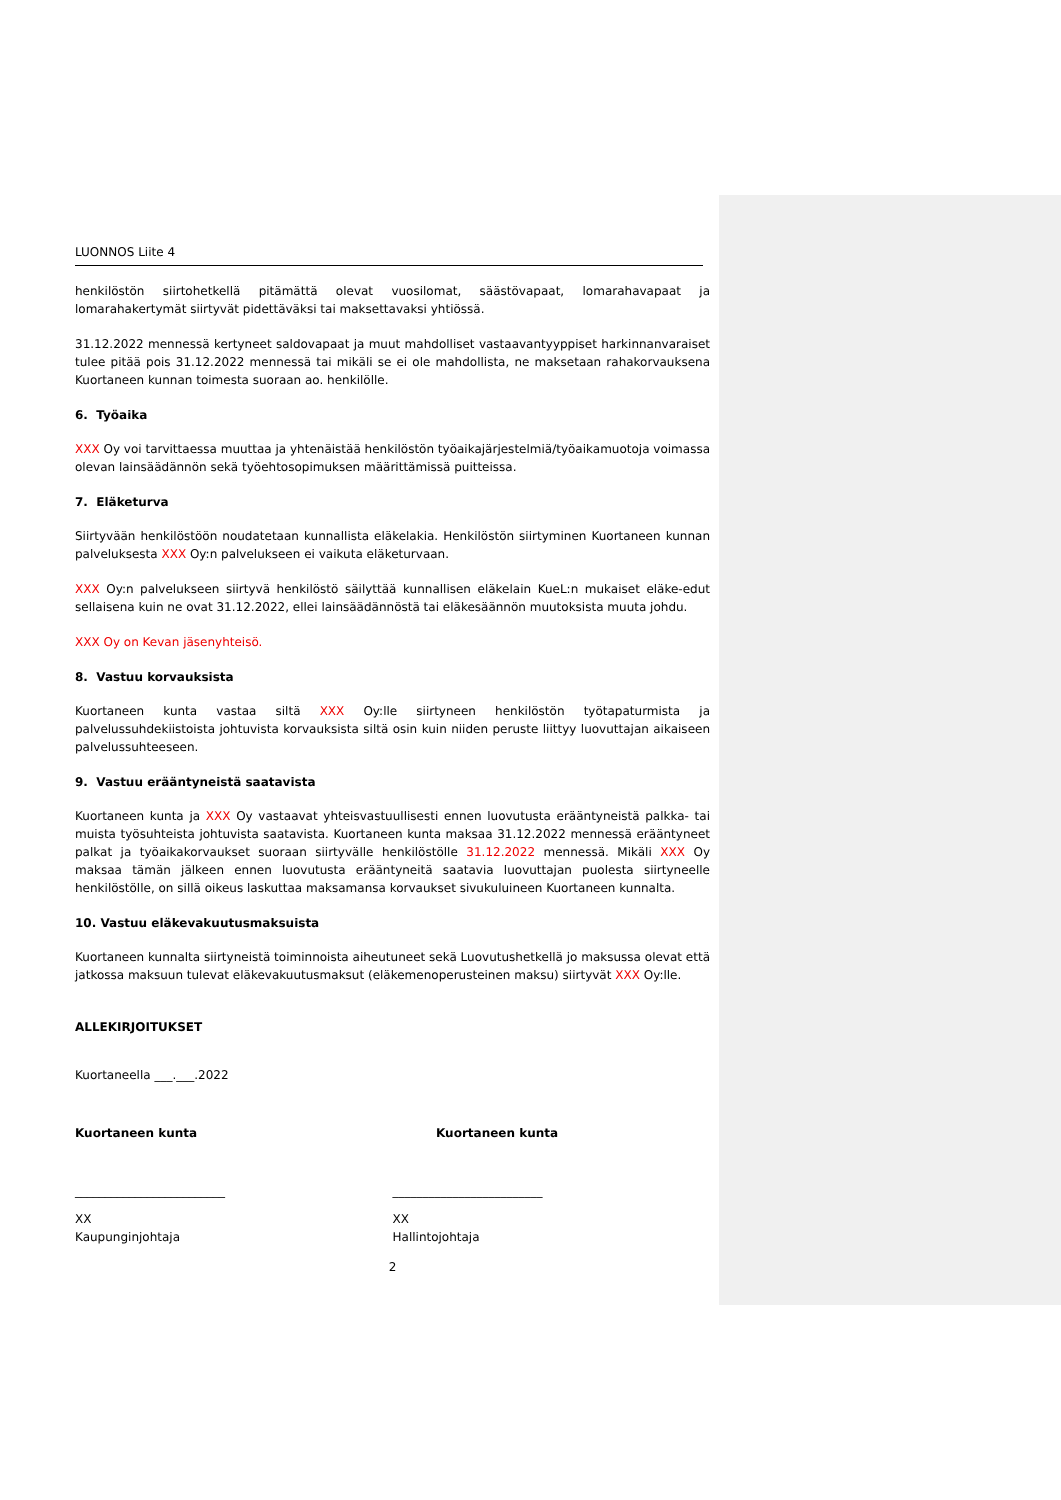LUONNOS Liite 4
henkilöstön siirtohetkellä pitämättä olevat vuosilomat, säästövapaat, lomarahavapaat ja lomarahakertymät siirtyvät pidettäväksi tai maksettavaksi yhtiössä.
31.12.2022 mennessä kertyneet saldovapaat ja muut mahdolliset vastaavantyyppiset harkinnanvaraiset tulee pitää pois 31.12.2022 mennessä tai mikäli se ei ole mahdollista, ne maksetaan rahakorvauksena Kuortaneen kunnan toimesta suoraan ao. henkilölle.
6. Työaika
XXX Oy voi tarvittaessa muuttaa ja yhtenäistää henkilöstön työaikajärjestelmiä/työaikamuotoja voimassa olevan lainsäädännön sekä työehtosopimuksen määrittämissä puitteissa.
7. Eläketurva
Siirtyvään henkilöstöön noudatetaan kunnallista eläkelakia. Henkilöstön siirtyminen Kuortaneen kunnan palveluksesta XXX Oy:n palvelukseen ei vaikuta eläketurvaan.
XXX Oy:n palvelukseen siirtyvä henkilöstö säilyttää kunnallisen eläkelain KueL:n mukaiset eläke-edut sellaisena kuin ne ovat 31.12.2022, ellei lainsäädännöstä tai eläkesäännön muutoksista muuta johdu.
XXX Oy on Kevan jäsenyhteisö.
8. Vastuu korvauksista
Kuortaneen kunta vastaa siltä XXX Oy:lle siirtyneen henkilöstön työtapaturmista ja palvelussuhdekiistoista johtuvista korvauksista siltä osin kuin niiden peruste liittyy luovuttajan aikaiseen palvelussuhteeseen.
9. Vastuu erääntyneistä saatavista
Kuortaneen kunta ja XXX Oy vastaavat yhteisvastuullisesti ennen luovutusta erääntyneistä palkka- tai muista työsuhteista johtuvista saatavista. Kuortaneen kunta maksaa 31.12.2022 mennessä erääntyneet palkat ja työaikakorvaukset suoraan siirtyvälle henkilöstölle 31.12.2022 mennessä. Mikäli XXX Oy maksaa tämän jälkeen ennen luovutusta erääntyneitä saatavia luovuttajan puolesta siirtyneelle henkilöstölle, on sillä oikeus laskuttaa maksamansa korvaukset sivukuluineen Kuortaneen kunnalta.
10. Vastuu eläkevakuutusmaksuista
Kuortaneen kunnalta siirtyneistä toiminnoista aiheutuneet sekä Luovutushetkellä jo maksussa olevat että jatkossa maksuun tulevat eläkevakuutusmaksut (eläkemenoperusteinen maksu) siirtyvät XXX Oy:lle.
ALLEKIRJOITUKSET
Kuortaneella ___.___.2022
Kuortaneen kunta Kuortaneen kunta
_________________________ _________________________
XX
Kaupunginjohtaja
XX
Hallintojohtaja
2